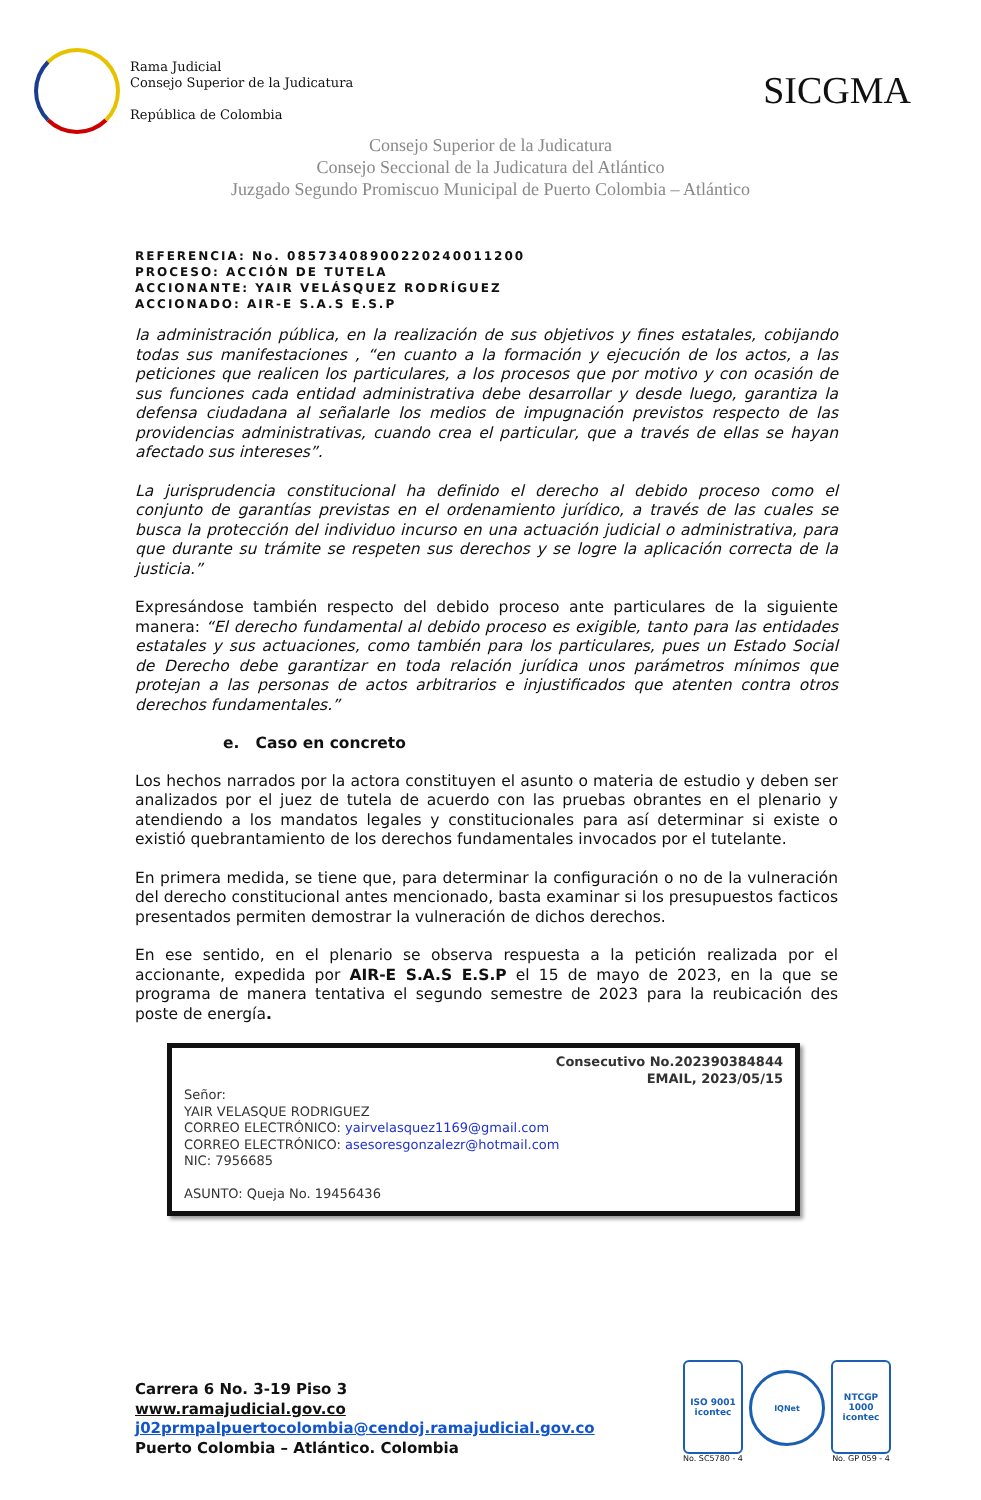Rama Judicial
Consejo Superior de la Judicatura
República de Colombia
SICGMA
Consejo Superior de la Judicatura
Consejo Seccional de la Judicatura del Atlántico
Juzgado Segundo Promiscuo Municipal de Puerto Colombia – Atlántico
REFERENCIA: No. 08573408900220240011200
PROCESO: ACCIÓN DE TUTELA
ACCIONANTE: YAIR VELÁSQUEZ RODRÍGUEZ
ACCIONADO: AIR-E S.A.S E.S.P
la administración pública, en la realización de sus objetivos y fines estatales, cobijando todas sus manifestaciones , “en cuanto a la formación y ejecución de los actos, a las peticiones que realicen los particulares, a los procesos que por motivo y con ocasión de sus funciones cada entidad administrativa debe desarrollar y desde luego, garantiza la defensa ciudadana al señalarle los medios de impugnación previstos respecto de las providencias administrativas, cuando crea el particular, que a través de ellas se hayan afectado sus intereses”.
La jurisprudencia constitucional ha definido el derecho al debido proceso como el conjunto de garantías previstas en el ordenamiento jurídico, a través de las cuales se busca la protección del individuo incurso en una actuación judicial o administrativa, para que durante su trámite se respeten sus derechos y se logre la aplicación correcta de la justicia.”
Expresándose también respecto del debido proceso ante particulares de la siguiente manera: “El derecho fundamental al debido proceso es exigible, tanto para las entidades estatales y sus actuaciones, como también para los particulares, pues un Estado Social de Derecho debe garantizar en toda relación jurídica unos parámetros mínimos que protejan a las personas de actos arbitrarios e injustificados que atenten contra otros derechos fundamentales.”
e. Caso en concreto
Los hechos narrados por la actora constituyen el asunto o materia de estudio y deben ser analizados por el juez de tutela de acuerdo con las pruebas obrantes en el plenario y atendiendo a los mandatos legales y constitucionales para así determinar si existe o existió quebrantamiento de los derechos fundamentales invocados por el tutelante.
En primera medida, se tiene que, para determinar la configuración o no de la vulneración del derecho constitucional antes mencionado, basta examinar si los presupuestos facticos presentados permiten demostrar la vulneración de dichos derechos.
En ese sentido, en el plenario se observa respuesta a la petición realizada por el accionante, expedida por AIR-E S.A.S E.S.P el 15 de mayo de 2023, en la que se programa de manera tentativa el segundo semestre de 2023 para la reubicación des poste de energía.
Consecutivo No.202390384844
EMAIL, 2023/05/15
Señor:
YAIR VELASQUE RODRIGUEZ
CORREO ELECTRÓNICO: yairvelasquez1169@gmail.com
CORREO ELECTRÓNICO: asesoresgonzalezr@hotmail.com
NIC: 7956685
ASUNTO: Queja No. 19456436
Carrera 6 No. 3-19 Piso 3
www.ramajudicial.gov.co
j02prmpalpuertocolombia@cendoj.ramajudicial.gov.co
Puerto Colombia – Atlántico. Colombia
ISO 9001
icontec
No. SC5780 - 4
IQNet
NTCGP 1000
icontec
No. GP 059 - 4